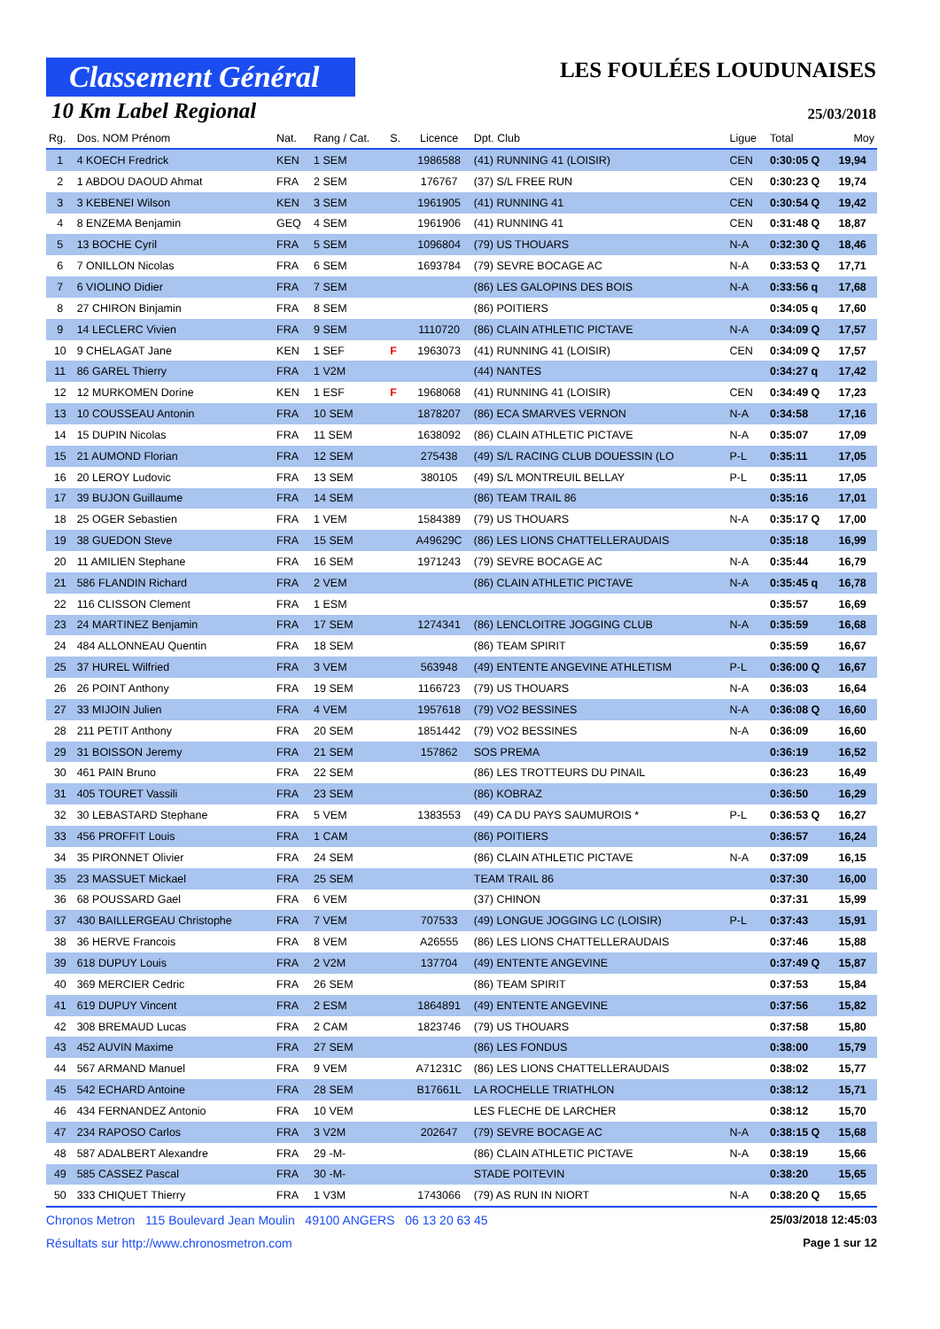Classement Général
LES FOULÉES LOUDUNAISES
10 Km Label Regional
25/03/2018
| Rg. | Dos. NOM Prénom | Nat. | Rang / Cat. | S. | Licence | Dpt. Club | Ligue | Total | Moy |
| --- | --- | --- | --- | --- | --- | --- | --- | --- | --- |
| 1 | 4 KOECH Fredrick | KEN | 1 SEM | | 1986588 | (41) RUNNING 41 (LOISIR) | CEN | 0:30:05 Q | 19,94 |
| 2 | 1 ABDOU DAOUD Ahmat | FRA | 2 SEM | | 176767 | (37) S/L FREE RUN | CEN | 0:30:23 Q | 19,74 |
| 3 | 3 KEBENEI Wilson | KEN | 3 SEM | | 1961905 | (41) RUNNING 41 | CEN | 0:30:54 Q | 19,42 |
| 4 | 8 ENZEMA Benjamin | GEQ | 4 SEM | | 1961906 | (41) RUNNING 41 | CEN | 0:31:48 Q | 18,87 |
| 5 | 13 BOCHE Cyril | FRA | 5 SEM | | 1096804 | (79) US THOUARS | N-A | 0:32:30 Q | 18,46 |
| 6 | 7 ONILLON Nicolas | FRA | 6 SEM | | 1693784 | (79) SEVRE BOCAGE AC | N-A | 0:33:53 Q | 17,71 |
| 7 | 6 VIOLINO Didier | FRA | 7 SEM | | | (86) LES GALOPINS DES BOIS | N-A | 0:33:56 q | 17,68 |
| 8 | 27 CHIRON Binjamin | FRA | 8 SEM | | | (86) POITIERS | | 0:34:05 q | 17,60 |
| 9 | 14 LECLERC Vivien | FRA | 9 SEM | | 1110720 | (86) CLAIN ATHLETIC PICTAVE | N-A | 0:34:09 Q | 17,57 |
| 10 | 9 CHELAGAT Jane | KEN | 1 SEF | F | 1963073 | (41) RUNNING 41 (LOISIR) | CEN | 0:34:09 Q | 17,57 |
| 11 | 86 GAREL Thierry | FRA | 1 V2M | | | (44) NANTES | | 0:34:27 q | 17,42 |
| 12 | 12 MURKOMEN Dorine | KEN | 1 ESF | F | 1968068 | (41) RUNNING 41 (LOISIR) | CEN | 0:34:49 Q | 17,23 |
| 13 | 10 COUSSEAU Antonin | FRA | 10 SEM | | 1878207 | (86) ECA SMARVES VERNON | N-A | 0:34:58 | 17,16 |
| 14 | 15 DUPIN Nicolas | FRA | 11 SEM | | 1638092 | (86) CLAIN ATHLETIC PICTAVE | N-A | 0:35:07 | 17,09 |
| 15 | 21 AUMOND Florian | FRA | 12 SEM | | 275438 | (49) S/L RACING CLUB DOUESSIN (LO | P-L | 0:35:11 | 17,05 |
| 16 | 20 LEROY Ludovic | FRA | 13 SEM | | 380105 | (49) S/L MONTREUIL BELLAY | P-L | 0:35:11 | 17,05 |
| 17 | 39 BUJON Guillaume | FRA | 14 SEM | | | (86) TEAM TRAIL 86 | | 0:35:16 | 17,01 |
| 18 | 25 OGER Sebastien | FRA | 1 VEM | | 1584389 | (79) US THOUARS | N-A | 0:35:17 Q | 17,00 |
| 19 | 38 GUEDON Steve | FRA | 15 SEM | | A49629C | (86) LES LIONS CHATTELLERAUDAIS | | 0:35:18 | 16,99 |
| 20 | 11 AMILIEN Stephane | FRA | 16 SEM | | 1971243 | (79) SEVRE BOCAGE AC | N-A | 0:35:44 | 16,79 |
| 21 | 586 FLANDIN Richard | FRA | 2 VEM | | | (86) CLAIN ATHLETIC PICTAVE | N-A | 0:35:45 q | 16,78 |
| 22 | 116 CLISSON Clement | FRA | 1 ESM | | | | | 0:35:57 | 16,69 |
| 23 | 24 MARTINEZ Benjamin | FRA | 17 SEM | | 1274341 | (86) LENCLOITRE JOGGING CLUB | N-A | 0:35:59 | 16,68 |
| 24 | 484 ALLONNEAU Quentin | FRA | 18 SEM | | | (86) TEAM SPIRIT | | 0:35:59 | 16,67 |
| 25 | 37 HUREL Wilfried | FRA | 3 VEM | | 563948 | (49) ENTENTE ANGEVINE ATHLETISM | P-L | 0:36:00 Q | 16,67 |
| 26 | 26 POINT Anthony | FRA | 19 SEM | | 1166723 | (79) US THOUARS | N-A | 0:36:03 | 16,64 |
| 27 | 33 MIJOIN Julien | FRA | 4 VEM | | 1957618 | (79) VO2 BESSINES | N-A | 0:36:08 Q | 16,60 |
| 28 | 211 PETIT Anthony | FRA | 20 SEM | | 1851442 | (79) VO2 BESSINES | N-A | 0:36:09 | 16,60 |
| 29 | 31 BOISSON Jeremy | FRA | 21 SEM | | 157862 | SOS PREMA | | 0:36:19 | 16,52 |
| 30 | 461 PAIN Bruno | FRA | 22 SEM | | | (86) LES TROTTEURS DU PINAIL | | 0:36:23 | 16,49 |
| 31 | 405 TOURET Vassili | FRA | 23 SEM | | | (86) KOBRAZ | | 0:36:50 | 16,29 |
| 32 | 30 LEBASTARD Stephane | FRA | 5 VEM | | 1383553 | (49) CA DU PAYS SAUMUROIS * | P-L | 0:36:53 Q | 16,27 |
| 33 | 456 PROFFIT Louis | FRA | 1 CAM | | | (86) POITIERS | | 0:36:57 | 16,24 |
| 34 | 35 PIRONNET Olivier | FRA | 24 SEM | | | (86) CLAIN ATHLETIC PICTAVE | N-A | 0:37:09 | 16,15 |
| 35 | 23 MASSUET Mickael | FRA | 25 SEM | | | TEAM TRAIL 86 | | 0:37:30 | 16,00 |
| 36 | 68 POUSSARD Gael | FRA | 6 VEM | | | (37) CHINON | | 0:37:31 | 15,99 |
| 37 | 430 BAILLERGEAU Christophe | FRA | 7 VEM | | 707533 | (49) LONGUE JOGGING LC (LOISIR) | P-L | 0:37:43 | 15,91 |
| 38 | 36 HERVE Francois | FRA | 8 VEM | | A26555 | (86) LES LIONS CHATTELLERAUDAIS | | 0:37:46 | 15,88 |
| 39 | 618 DUPUY Louis | FRA | 2 V2M | | 137704 | (49) ENTENTE ANGEVINE | | 0:37:49 Q | 15,87 |
| 40 | 369 MERCIER Cedric | FRA | 26 SEM | | | (86) TEAM SPIRIT | | 0:37:53 | 15,84 |
| 41 | 619 DUPUY Vincent | FRA | 2 ESM | | 1864891 | (49) ENTENTE ANGEVINE | | 0:37:56 | 15,82 |
| 42 | 308 BREMAUD Lucas | FRA | 2 CAM | | 1823746 | (79) US THOUARS | | 0:37:58 | 15,80 |
| 43 | 452 AUVIN Maxime | FRA | 27 SEM | | | (86) LES FONDUS | | 0:38:00 | 15,79 |
| 44 | 567 ARMAND Manuel | FRA | 9 VEM | | A71231C | (86) LES LIONS CHATTELLERAUDAIS | | 0:38:02 | 15,77 |
| 45 | 542 ECHARD Antoine | FRA | 28 SEM | | B17661L | LA ROCHELLE TRIATHLON | | 0:38:12 | 15,71 |
| 46 | 434 FERNANDEZ Antonio | FRA | 10 VEM | | | LES FLECHE DE LARCHER | | 0:38:12 | 15,70 |
| 47 | 234 RAPOSO Carlos | FRA | 3 V2M | | 202647 | (79) SEVRE BOCAGE AC | N-A | 0:38:15 Q | 15,68 |
| 48 | 587 ADALBERT Alexandre | FRA | 29 -M- | | | (86) CLAIN ATHLETIC PICTAVE | N-A | 0:38:19 | 15,66 |
| 49 | 585 CASSEZ Pascal | FRA | 30 -M- | | | STADE POITEVIN | | 0:38:20 | 15,65 |
| 50 | 333 CHIQUET Thierry | FRA | 1 V3M | | 1743066 | (79) AS RUN IN NIORT | N-A | 0:38:20 Q | 15,65 |
Chronos Metron 115 Boulevard Jean Moulin 49100 ANGERS 06 13 20 63 45 25/03/2018 12:45:03
Résultats sur http://www.chronosmetron.com Page 1 sur 12